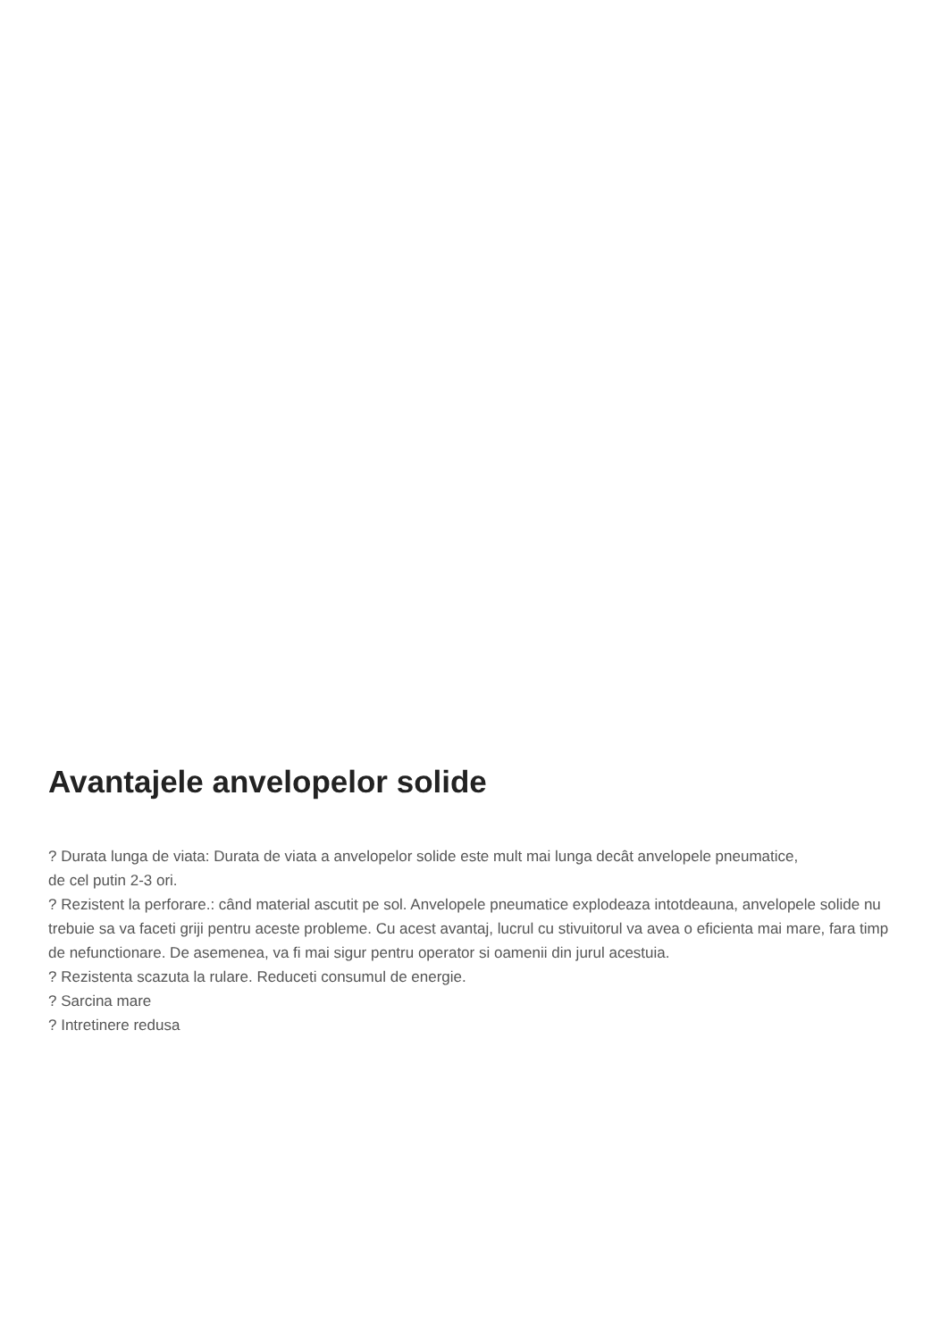Avantajele anvelopelor solide
? Durata lunga de viata: Durata de viata a anvelopelor solide este mult mai lunga decât anvelopele pneumatice,
de cel putin 2-3 ori.
? Rezistent la perforare.: când material ascutit pe sol. Anvelopele pneumatice explodeaza intotdeauna, anvelopele solide nu trebuie sa va faceti griji pentru aceste probleme. Cu acest avantaj, lucrul cu stivuitorul va avea o eficienta mai mare, fara timp de nefunctionare. De asemenea, va fi mai sigur pentru operator si oamenii din jurul acestuia.
? Rezistenta scazuta la rulare. Reduceti consumul de energie.
? Sarcina mare
? Intretinere redusa